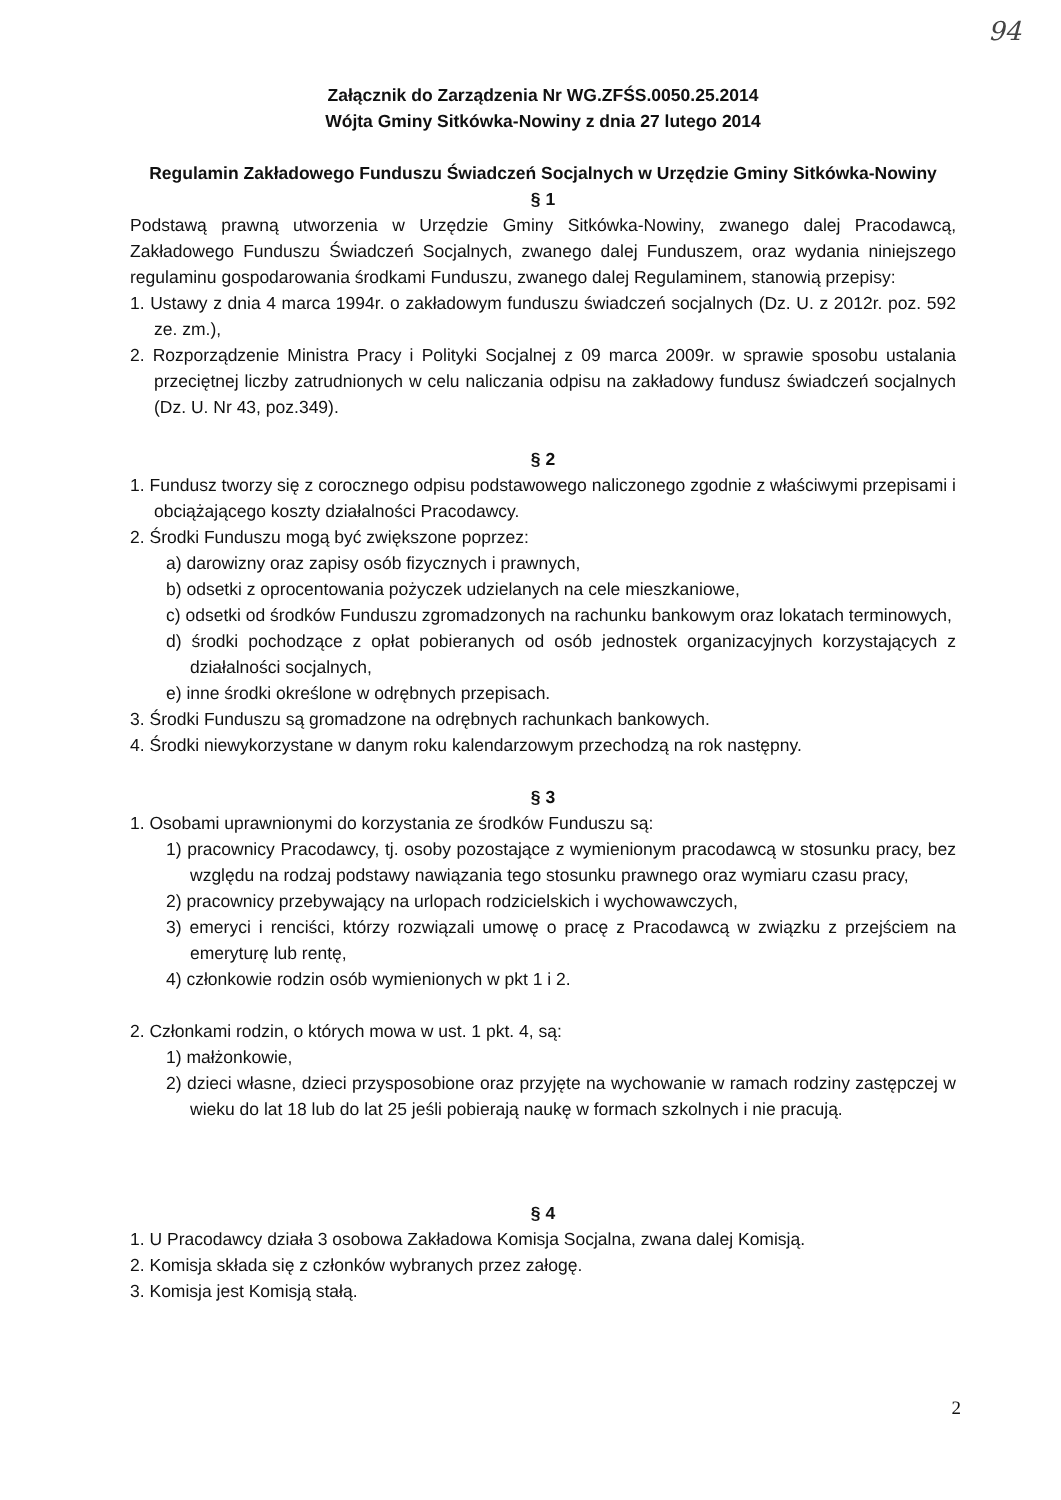94
Załącznik do Zarządzenia Nr WG.ZFŚS.0050.25.2014
Wójta Gminy Sitkówka-Nowiny z dnia 27 lutego 2014
Regulamin Zakładowego Funduszu Świadczeń Socjalnych w Urzędzie Gminy Sitkówka-Nowiny
§ 1
Podstawą prawną utworzenia w Urzędzie Gminy Sitkówka-Nowiny, zwanego dalej Pracodawcą, Zakładowego Funduszu Świadczeń Socjalnych, zwanego dalej Funduszem, oraz wydania niniejszego regulaminu gospodarowania środkami Funduszu, zwanego dalej Regulaminem, stanowią przepisy:
1. Ustawy z dnia 4 marca 1994r. o zakładowym funduszu świadczeń socjalnych (Dz. U. z 2012r. poz. 592 ze. zm.),
2. Rozporządzenie Ministra Pracy i Polityki Socjalnej z 09 marca 2009r. w sprawie sposobu ustalania przeciętnej liczby zatrudnionych w celu naliczania odpisu na zakładowy fundusz świadczeń socjalnych (Dz. U. Nr 43, poz.349).
§ 2
1. Fundusz tworzy się z corocznego odpisu podstawowego naliczonego zgodnie z właściwymi przepisami i obciążającego koszty działalności Pracodawcy.
2. Środki Funduszu mogą być zwiększone poprzez:
a) darowizny oraz zapisy osób fizycznych i prawnych,
b) odsetki z oprocentowania pożyczek udzielanych na cele mieszkaniowe,
c) odsetki od środków Funduszu zgromadzonych na rachunku bankowym oraz lokatach terminowych,
d) środki pochodzące z opłat pobieranych od osób jednostek organizacyjnych korzystających z działalności socjalnych,
e) inne środki określone w odrębnych przepisach.
3. Środki Funduszu są gromadzone na odrębnych rachunkach bankowych.
4. Środki niewykorzystane w danym roku kalendarzowym przechodzą na rok następny.
§ 3
1. Osobami uprawnionymi do korzystania ze środków Funduszu są:
1) pracownicy Pracodawcy, tj. osoby pozostające z wymienionym pracodawcą w stosunku pracy, bez względu na rodzaj podstawy nawiązania tego stosunku prawnego oraz wymiaru czasu pracy,
2) pracownicy przebywający na urlopach rodzicielskich i wychowawczych,
3) emeryci i renciści, którzy rozwiązali umowę o pracę z Pracodawcą w związku z przejściem na emeryturę lub rentę,
4) członkowie rodzin osób wymienionych w pkt 1 i 2.
2. Członkami rodzin, o których mowa w ust. 1 pkt. 4, są:
1) małżonkowie,
2) dzieci własne, dzieci przysposobione oraz przyjęte na wychowanie w ramach rodziny zastępczej w wieku do lat 18 lub do lat 25 jeśli pobierają naukę w formach szkolnych i nie pracują.
§ 4
1. U Pracodawcy działa 3 osobowa Zakładowa Komisja Socjalna, zwana dalej Komisją.
2. Komisja składa się z członków wybranych przez załogę.
3. Komisja jest Komisją stałą.
2